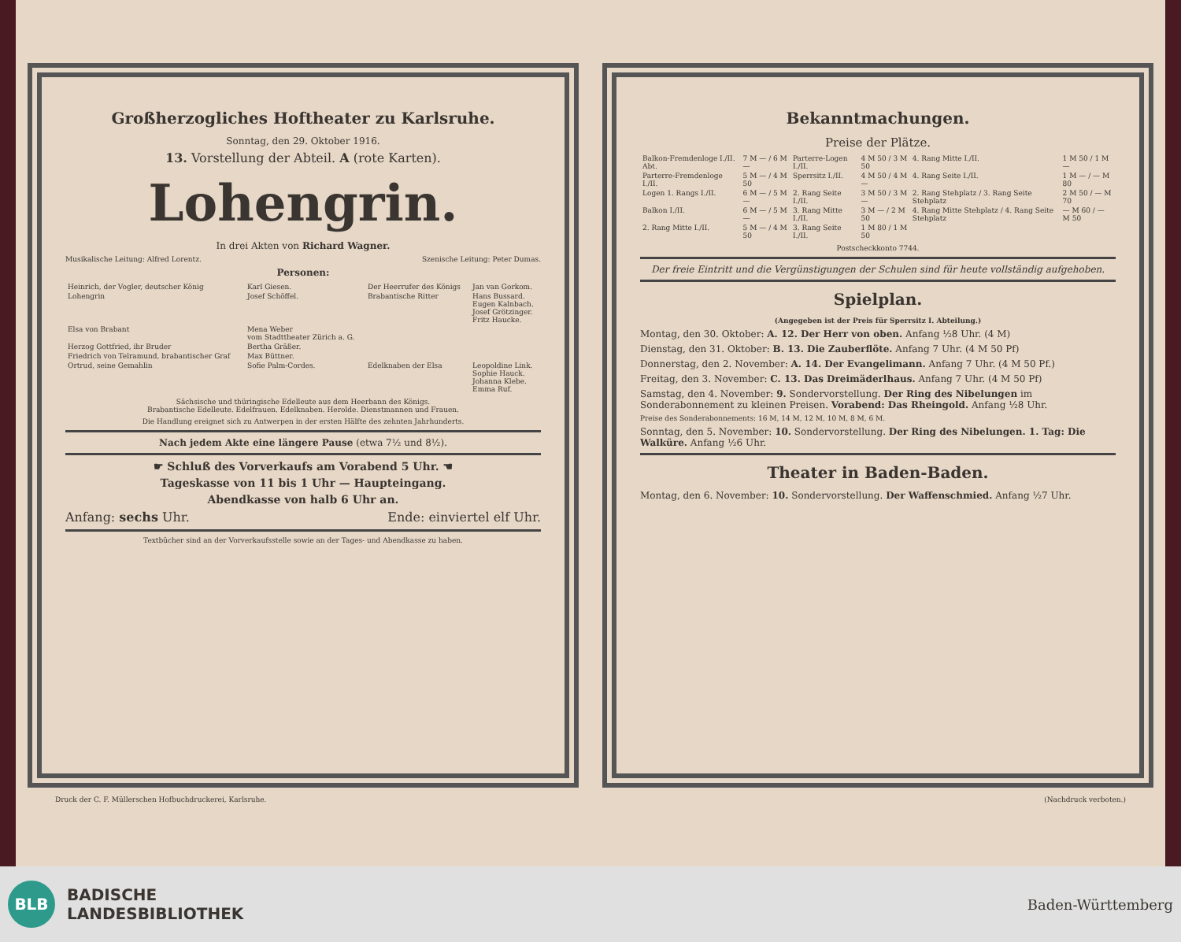Großherzogliches Hoftheater zu Karlsruhe.
Sonntag, den 29. Oktober 1916.
13. Vorstellung der Abteil. A (rote Karten).
Lohengrin.
In drei Akten von Richard Wagner.
Musikalische Leitung: Alfred Lorentz. Szenische Leitung: Peter Dumas.
Personen:
| Heinrich, der Vogler, deutscher König | Karl Giesen. | Der Heerrufer des Königs | Jan van Gorkom. |
| Lohengrin | Josef Schöffel. | Brabantische Ritter | Hans Bussard. Eugen Kalnbach. Josef Grötzinger. Fritz Haucke. |
| Elsa von Brabant | Mena Weber vom Stadttheater Zürich a. G. | | |
| Herzog Gottfried, ihr Bruder | Bertha Gräßer. | | |
| Friedrich von Telramund, brabantischer Graf | Max Büttner. | | |
| Ortrud, seine Gemahlin | Sofie Palm-Cordes. | Edelknaben der Elsa | Leopoldine Link. Sophie Hauck. Johanna Klebe. Emma Ruf. |
Sächsische und thüringische Edelleute aus dem Heerbann des Königs.
Brabantische Edelleute. Edelfrauen. Edelknaben. Herolde. Dienstmannen und Frauen.
Die Handlung ereignet sich zu Antwerpen in der ersten Hälfte des zehnten Jahrhunderts.
Nach jedem Akte eine längere Pause (etwa 7½ und 8½).
☛ Schluß des Vorverkaufs am Vorabend 5 Uhr. ☚
Tageskasse von 11 bis 1 Uhr — Haupteingang.
Abendkasse von halb 6 Uhr an.
Anfang: sechs Uhr. Ende: einviertel elf Uhr.
Textbücher sind an der Vorverkaufsstelle sowie an der Tages- und Abendkasse zu haben.
Druck der C. F. Müllerschen Hofbuchdruckerei, Karlsruhe.
Bekanntmachungen.
Preise der Plätze.
| Balkon-Fremdenloge I./II. Abt. | 7 M — / 6 M — | Parterre-Logen I./II. | 4 M 50 / 3 M 50 | 4. Rang Mitte I./II. | 1 M 50 / 1 M — |
| Parterre-Fremdenloge I./II. | 5 M — / 4 M 50 | Sperrsitz I./II. | 4 M 50 / 4 M — | 4. Rang Seite I./II. | 1 M — / — M 80 |
| Logen 1. Rangs I./II. | 6 M — / 5 M — | 2. Rang Seite I./II. | 3 M 50 / 3 M — | 2. Rang Stehplatz / 3. Rang Seite Stehplatz | 2 M 50 / — M 70 |
| Balkon I./II. | 6 M — / 5 M — | 3. Rang Mitte I./II. | 3 M — / 2 M 50 | 4. Rang Mitte Stehplatz / 4. Rang Seite Stehplatz | — M 60 / — M 50 |
| 2. Rang Mitte I./II. | 5 M — / 4 M 50 | 3. Rang Seite I./II. | 1 M 80 / 1 M 50 | | |
Postscheckkonto 7744.
Der freie Eintritt und die Vergünstigungen der Schulen sind für heute vollständig aufgehoben.
Spielplan.
(Angegeben ist der Preis für Sperrsitz I. Abteilung.)
Montag, den 30. Oktober: A. 12. Der Herr von oben. Anfang ½8 Uhr. (4 M)
Dienstag, den 31. Oktober: B. 13. Die Zauberflöte. Anfang 7 Uhr. (4 M 50 Pf)
Donnerstag, den 2. November: A. 14. Der Evangelimann. Anfang 7 Uhr. (4 M 50 Pf.)
Freitag, den 3. November: C. 13. Das Dreimäderlhaus. Anfang 7 Uhr. (4 M 50 Pf)
Samstag, den 4. November: 9. Sondervorstellung. Der Ring des Nibelungen im Sonderabonnement zu kleinen Preisen. Vorabend: Das Rheingold. Anfang ½8 Uhr.
Preise des Sonderabonnements: 16 M, 14 M, 12 M, 10 M, 8 M, 6 M.
Sonntag, den 5. November: 10. Sondervorstellung. Der Ring des Nibelungen. 1. Tag: Die Walküre. Anfang ½6 Uhr.
Theater in Baden-Baden.
Montag, den 6. November: 10. Sondervorstellung. Der Waffenschmied. Anfang ½7 Uhr.
(Nachdruck verboten.)
BLB
BADISCHE
LANDESBIBLIOTHEK
Baden-Württemberg